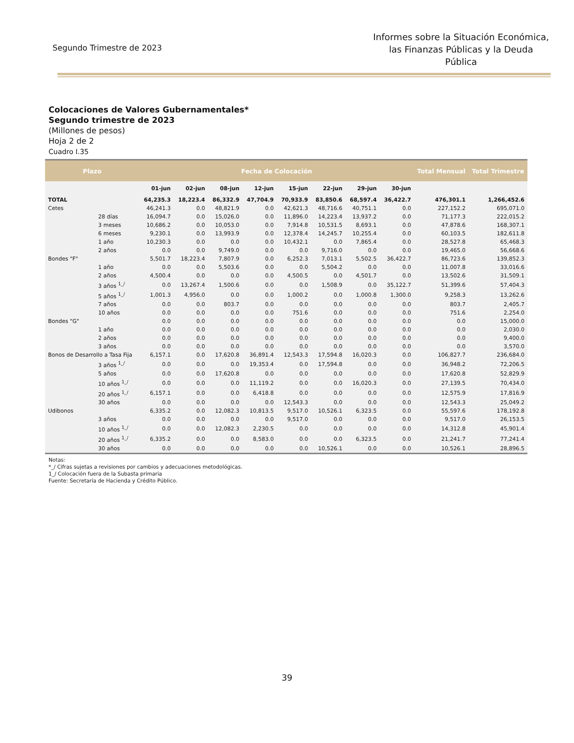Segundo Trimestre de 2023
Informes sobre la Situación Económica, las Finanzas Públicas y la Deuda Pública
Colocaciones de Valores Gubernamentales*
Segundo trimestre de 2023
(Millones de pesos)
Hoja 2 de 2
Cuadro I.35
| Plazo | | Fecha de Colocación | | | | | | | | Total Mensual | Total Trimestre |
| --- | --- | --- | --- | --- | --- | --- | --- | --- | --- | --- | --- |
| | | 01-jun | 02-jun | 08-jun | 12-jun | 15-jun | 22-jun | 29-jun | 30-jun | | |
| TOTAL | | 64,235.3 | 18,223.4 | 86,332.9 | 47,704.9 | 70,933.9 | 83,850.6 | 68,597.4 | 36,422.7 | 476,301.1 | 1,266,452.6 |
| Cetes | | 46,241.3 | 0.0 | 48,821.9 | 0.0 | 42,621.3 | 48,716.6 | 40,751.1 | 0.0 | 227,152.2 | 695,071.0 |
| | 28 días | 16,094.7 | 0.0 | 15,026.0 | 0.0 | 11,896.0 | 14,223.4 | 13,937.2 | 0.0 | 71,177.3 | 222,015.2 |
| | 3 meses | 10,686.2 | 0.0 | 10,053.0 | 0.0 | 7,914.8 | 10,531.5 | 8,693.1 | 0.0 | 47,878.6 | 168,307.1 |
| | 6 meses | 9,230.1 | 0.0 | 13,993.9 | 0.0 | 12,378.4 | 14,245.7 | 10,255.4 | 0.0 | 60,103.5 | 182,611.8 |
| | 1 año | 10,230.3 | 0.0 | 0.0 | 0.0 | 10,432.1 | 0.0 | 7,865.4 | 0.0 | 28,527.8 | 65,468.3 |
| | 2 años | 0.0 | 0.0 | 9,749.0 | 0.0 | 0.0 | 9,716.0 | 0.0 | 0.0 | 19,465.0 | 56,668.6 |
| Bondes "F" | | 5,501.7 | 18,223.4 | 7,807.9 | 0.0 | 6,252.3 | 7,013.1 | 5,502.5 | 36,422.7 | 86,723.6 | 139,852.3 |
| | 1 año | 0.0 | 0.0 | 5,503.6 | 0.0 | 0.0 | 5,504.2 | 0.0 | 0.0 | 11,007.8 | 33,016.6 |
| | 2 años | 4,500.4 | 0.0 | 0.0 | 0.0 | 4,500.5 | 0.0 | 4,501.7 | 0.0 | 13,502.6 | 31,509.1 |
| | 3 años <sup>1_/</sup> | 0.0 | 13,267.4 | 1,500.6 | 0.0 | 0.0 | 1,508.9 | 0.0 | 35,122.7 | 51,399.6 | 57,404.3 |
| | 5 años <sup>1_/</sup> | 1,001.3 | 4,956.0 | 0.0 | 0.0 | 1,000.2 | 0.0 | 1,000.8 | 1,300.0 | 9,258.3 | 13,262.6 |
| | 7 años | 0.0 | 0.0 | 803.7 | 0.0 | 0.0 | 0.0 | 0.0 | 0.0 | 803.7 | 2,405.7 |
| | 10 años | 0.0 | 0.0 | 0.0 | 0.0 | 751.6 | 0.0 | 0.0 | 0.0 | 751.6 | 2,254.0 |
| Bondes "G" | | 0.0 | 0.0 | 0.0 | 0.0 | 0.0 | 0.0 | 0.0 | 0.0 | 0.0 | 15,000.0 |
| | 1 año | 0.0 | 0.0 | 0.0 | 0.0 | 0.0 | 0.0 | 0.0 | 0.0 | 0.0 | 2,030.0 |
| | 2 años | 0.0 | 0.0 | 0.0 | 0.0 | 0.0 | 0.0 | 0.0 | 0.0 | 0.0 | 9,400.0 |
| | 3 años | 0.0 | 0.0 | 0.0 | 0.0 | 0.0 | 0.0 | 0.0 | 0.0 | 0.0 | 3,570.0 |
| Bonos de Desarrollo a Tasa Fija | | 6,157.1 | 0.0 | 17,620.8 | 36,891.4 | 12,543.3 | 17,594.8 | 16,020.3 | 0.0 | 106,827.7 | 236,684.0 |
| | 3 años <sup>1_/</sup> | 0.0 | 0.0 | 0.0 | 19,353.4 | 0.0 | 17,594.8 | 0.0 | 0.0 | 36,948.2 | 72,206.5 |
| | 5 años | 0.0 | 0.0 | 17,620.8 | 0.0 | 0.0 | 0.0 | 0.0 | 0.0 | 17,620.8 | 52,829.9 |
| | 10 años <sup>1_/</sup> | 0.0 | 0.0 | 0.0 | 11,119.2 | 0.0 | 0.0 | 16,020.3 | 0.0 | 27,139.5 | 70,434.0 |
| | 20 años <sup>1_/</sup> | 6,157.1 | 0.0 | 0.0 | 6,418.8 | 0.0 | 0.0 | 0.0 | 0.0 | 12,575.9 | 17,816.9 |
| | 30 años | 0.0 | 0.0 | 0.0 | 0.0 | 12,543.3 | 0.0 | 0.0 | 0.0 | 12,543.3 | 25,049.2 |
| Udibonos | | 6,335.2 | 0.0 | 12,082.3 | 10,813.5 | 9,517.0 | 10,526.1 | 6,323.5 | 0.0 | 55,597.6 | 178,192.8 |
| | 3 años | 0.0 | 0.0 | 0.0 | 0.0 | 9,517.0 | 0.0 | 0.0 | 0.0 | 9,517.0 | 26,153.5 |
| | 10 años <sup>1_/</sup> | 0.0 | 0.0 | 12,082.3 | 2,230.5 | 0.0 | 0.0 | 0.0 | 0.0 | 14,312.8 | 45,901.4 |
| | 20 años <sup>1_/</sup> | 6,335.2 | 0.0 | 0.0 | 8,583.0 | 0.0 | 0.0 | 6,323.5 | 0.0 | 21,241.7 | 77,241.4 |
| | 30 años | 0.0 | 0.0 | 0.0 | 0.0 | 0.0 | 10,526.1 | 0.0 | 0.0 | 10,526.1 | 28,896.5 |
Notas:
*_/ Cifras sujetas a revisiones por cambios y adecuaciones metodológicas.
1_/ Colocación fuera de la Subasta primaria
Fuente: Secretaría de Hacienda y Crédito Público.
39